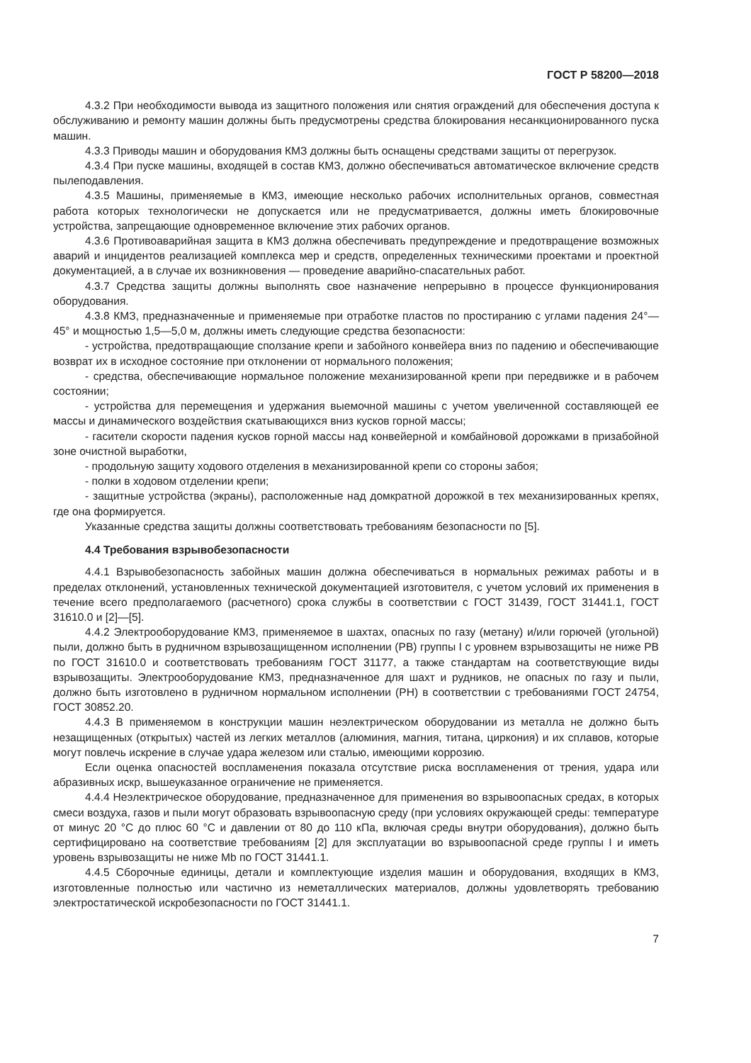ГОСТ Р 58200—2018
4.3.2 При необходимости вывода из защитного положения или снятия ограждений для обеспечения доступа к обслуживанию и ремонту машин должны быть предусмотрены средства блокирования несанкционированного пуска машин.
4.3.3 Приводы машин и оборудования КМЗ должны быть оснащены средствами защиты от перегрузок.
4.3.4 При пуске машины, входящей в состав КМЗ, должно обеспечиваться автоматическое включение средств пылеподавления.
4.3.5 Машины, применяемые в КМЗ, имеющие несколько рабочих исполнительных органов, совместная работа которых технологически не допускается или не предусматривается, должны иметь блокировочные устройства, запрещающие одновременное включение этих рабочих органов.
4.3.6 Противоаварийная защита в КМЗ должна обеспечивать предупреждение и предотвращение возможных аварий и инцидентов реализацией комплекса мер и средств, определенных техническими проектами и проектной документацией, а в случае их возникновения — проведение аварийно-спасательных работ.
4.3.7 Средства защиты должны выполнять свое назначение непрерывно в процессе функционирования оборудования.
4.3.8 КМЗ, предназначенные и применяемые при отработке пластов по простиранию с углами падения 24°—45° и мощностью 1,5—5,0 м, должны иметь следующие средства безопасности:
- устройства, предотвращающие сползание крепи и забойного конвейера вниз по падению и обеспечивающие возврат их в исходное состояние при отклонении от нормального положения;
- средства, обеспечивающие нормальное положение механизированной крепи при передвижке и в рабочем состоянии;
- устройства для перемещения и удержания выемочной машины с учетом увеличенной составляющей ее массы и динамического воздействия скатывающихся вниз кусков горной массы;
- гасители скорости падения кусков горной массы над конвейерной и комбайновой дорожками в призабойной зоне очистной выработки,
- продольную защиту ходового отделения в механизированной крепи со стороны забоя;
- полки в ходовом отделении крепи;
- защитные устройства (экраны), расположенные над домкратной дорожкой в тех механизированных крепях, где она формируется.
Указанные средства защиты должны соответствовать требованиям безопасности по [5].
4.4 Требования взрывобезопасности
4.4.1 Взрывобезопасность забойных машин должна обеспечиваться в нормальных режимах работы и в пределах отклонений, установленных технической документацией изготовителя, с учетом условий их применения в течение всего предполагаемого (расчетного) срока службы в соответствии с ГОСТ 31439, ГОСТ 31441.1, ГОСТ 31610.0 и [2]—[5].
4.4.2 Электрооборудование КМЗ, применяемое в шахтах, опасных по газу (метану) и/или горючей (угольной) пыли, должно быть в рудничном взрывозащищенном исполнении (РВ) группы I с уровнем взрывозащиты не ниже РВ по ГОСТ 31610.0 и соответствовать требованиям ГОСТ 31177, а также стандартам на соответствующие виды взрывозащиты. Электрооборудование КМЗ, предназначенное для шахт и рудников, не опасных по газу и пыли, должно быть изготовлено в рудничном нормальном исполнении (РН) в соответствии с требованиями ГОСТ 24754, ГОСТ 30852.20.
4.4.3 В применяемом в конструкции машин неэлектрическом оборудовании из металла не должно быть незащищенных (открытых) частей из легких металлов (алюминия, магния, титана, циркония) и их сплавов, которые могут повлечь искрение в случае удара железом или сталью, имеющими коррозию.
Если оценка опасностей воспламенения показала отсутствие риска воспламенения от трения, удара или абразивных искр, вышеуказанное ограничение не применяется.
4.4.4 Неэлектрическое оборудование, предназначенное для применения во взрывоопасных средах, в которых смеси воздуха, газов и пыли могут образовать взрывоопасную среду (при условиях окружающей среды: температуре от минус 20 °С до плюс 60 °С и давлении от 80 до 110 кПа, включая среды внутри оборудования), должно быть сертифицировано на соответствие требованиям [2] для эксплуатации во взрывоопасной среде группы I и иметь уровень взрывозащиты не ниже Mb по ГОСТ 31441.1.
4.4.5 Сборочные единицы, детали и комплектующие изделия машин и оборудования, входящих в КМЗ, изготовленные полностью или частично из неметаллических материалов, должны удовлетворять требованию электростатической искробезопасности по ГОСТ 31441.1.
7